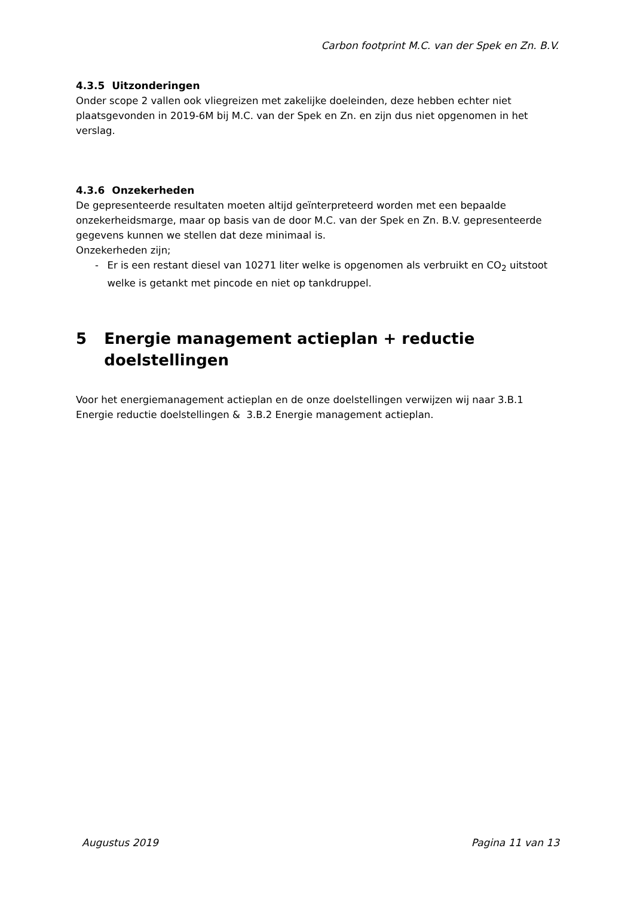Carbon footprint M.C. van der Spek en Zn. B.V.
4.3.5 Uitzonderingen
Onder scope 2 vallen ook vliegreizen met zakelijke doeleinden, deze hebben echter niet plaatsgevonden in 2019-6M bij M.C. van der Spek en Zn. en zijn dus niet opgenomen in het verslag.
4.3.6 Onzekerheden
De gepresenteerde resultaten moeten altijd geïnterpreteerd worden met een bepaalde onzekerheidsmarge, maar op basis van de door M.C. van der Spek en Zn. B.V. gepresenteerde gegevens kunnen we stellen dat deze minimaal is.
Onzekerheden zijn;
- Er is een restant diesel van 10271 liter welke is opgenomen als verbruikt en CO<sub>2</sub> uitstoot welke is getankt met pincode en niet op tankdruppel.
5 Energie management actieplan + reductie doelstellingen
Voor het energiemanagement actieplan en de onze doelstellingen verwijzen wij naar 3.B.1 Energie reductie doelstellingen & 3.B.2 Energie management actieplan.
Augustus 2019 Pagina 11 van 13